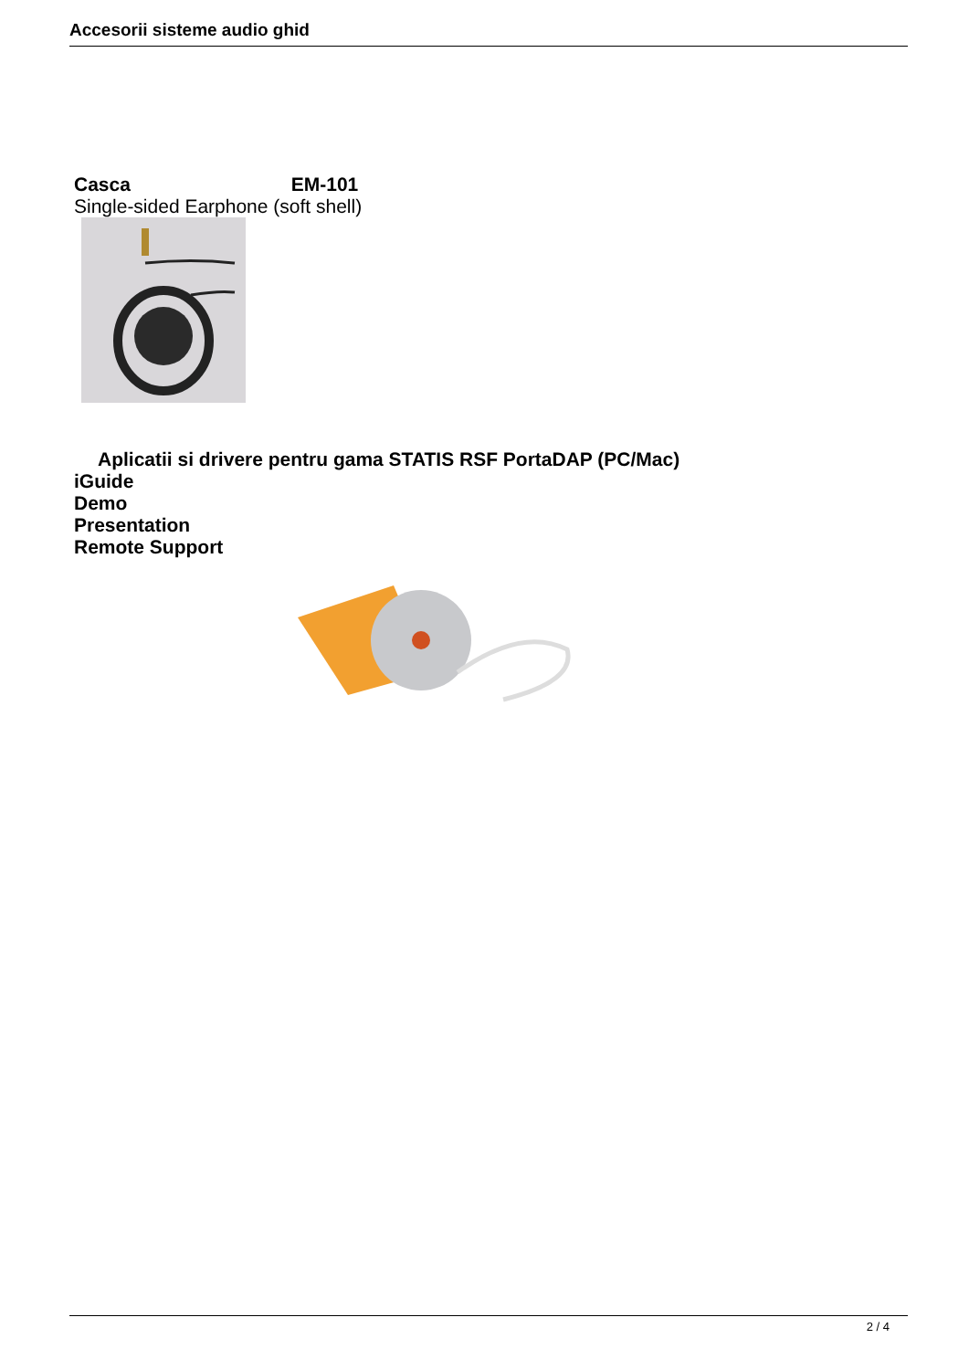Accesorii sisteme audio ghid
Casca EM-101
Single-sided Earphone (soft shell)
Aplicatii si drivere pentru gama STATIS RSF PortaDAP (PC/Mac)
iGuide
Demo
Presentation
Remote Support
2 / 4